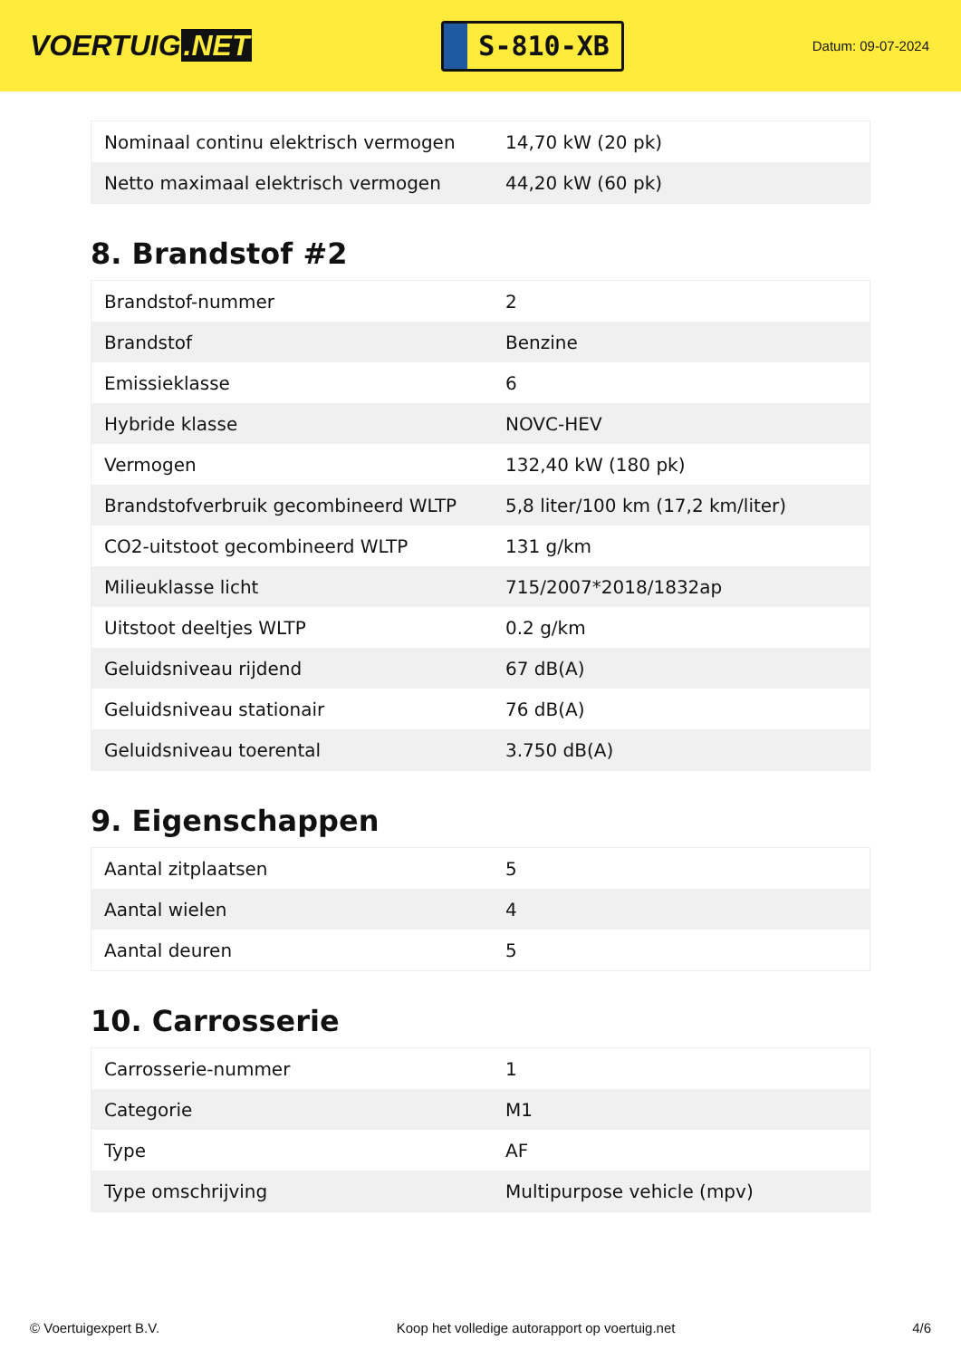VOERTUIG.NET
S-810-XB
Datum: 09-07-2024
| Nominaal continu elektrisch vermogen | 14,70 kW (20 pk) |
| Netto maximaal elektrisch vermogen | 44,20 kW (60 pk) |
8. Brandstof #2
| Brandstof-nummer | 2 |
| Brandstof | Benzine |
| Emissieklasse | 6 |
| Hybride klasse | NOVC-HEV |
| Vermogen | 132,40 kW (180 pk) |
| Brandstofverbruik gecombineerd WLTP | 5,8 liter/100 km (17,2 km/liter) |
| CO2-uitstoot gecombineerd WLTP | 131 g/km |
| Milieuklasse licht | 715/2007*2018/1832ap |
| Uitstoot deeltjes WLTP | 0.2 g/km |
| Geluidsniveau rijdend | 67 dB(A) |
| Geluidsniveau stationair | 76 dB(A) |
| Geluidsniveau toerental | 3.750 dB(A) |
9. Eigenschappen
| Aantal zitplaatsen | 5 |
| Aantal wielen | 4 |
| Aantal deuren | 5 |
10. Carrosserie
| Carrosserie-nummer | 1 |
| Categorie | M1 |
| Type | AF |
| Type omschrijving | Multipurpose vehicle (mpv) |
© Voertuigexpert B.V. Koop het volledige autorapport op voertuig.net 4/6